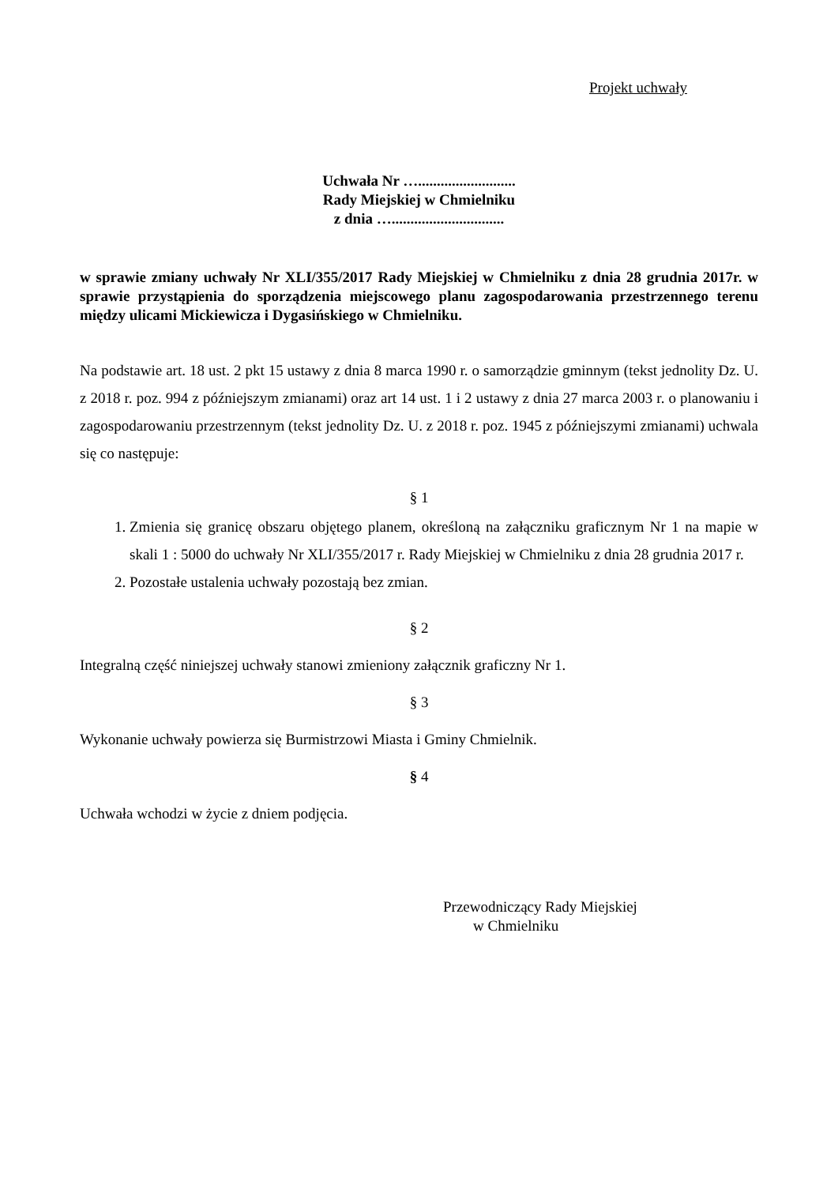Projekt uchwały
Uchwała Nr …..........................
Rady Miejskiej w Chmielniku
z dnia …..............................
w sprawie zmiany uchwały Nr XLI/355/2017 Rady Miejskiej w Chmielniku z dnia 28 grudnia 2017r. w sprawie przystąpienia do sporządzenia miejscowego planu zagospodarowania przestrzennego terenu między ulicami Mickiewicza i Dygasińskiego w Chmielniku.
Na podstawie art. 18 ust. 2 pkt 15 ustawy z dnia 8 marca 1990 r. o samorządzie gminnym (tekst jednolity Dz. U. z 2018 r. poz. 994 z późniejszym zmianami) oraz art 14 ust. 1 i 2 ustawy z dnia 27 marca 2003 r. o planowaniu i zagospodarowaniu przestrzennym (tekst jednolity Dz. U. z 2018 r. poz. 1945 z późniejszymi zmianami) uchwala się co następuje:
§ 1
1. Zmienia się granicę obszaru objętego planem, określoną na załączniku graficznym Nr 1 na mapie w skali 1 : 5000 do uchwały Nr XLI/355/2017 r. Rady Miejskiej w Chmielniku z dnia 28 grudnia 2017 r.
2. Pozostałe ustalenia uchwały pozostają bez zmian.
§ 2
Integralną część niniejszej uchwały stanowi zmieniony załącznik graficzny Nr 1.
§ 3
Wykonanie uchwały powierza się Burmistrzowi Miasta i Gminy Chmielnik.
§ 4
Uchwała wchodzi w życie z dniem podjęcia.
Przewodniczący Rady Miejskiej
w Chmielniku